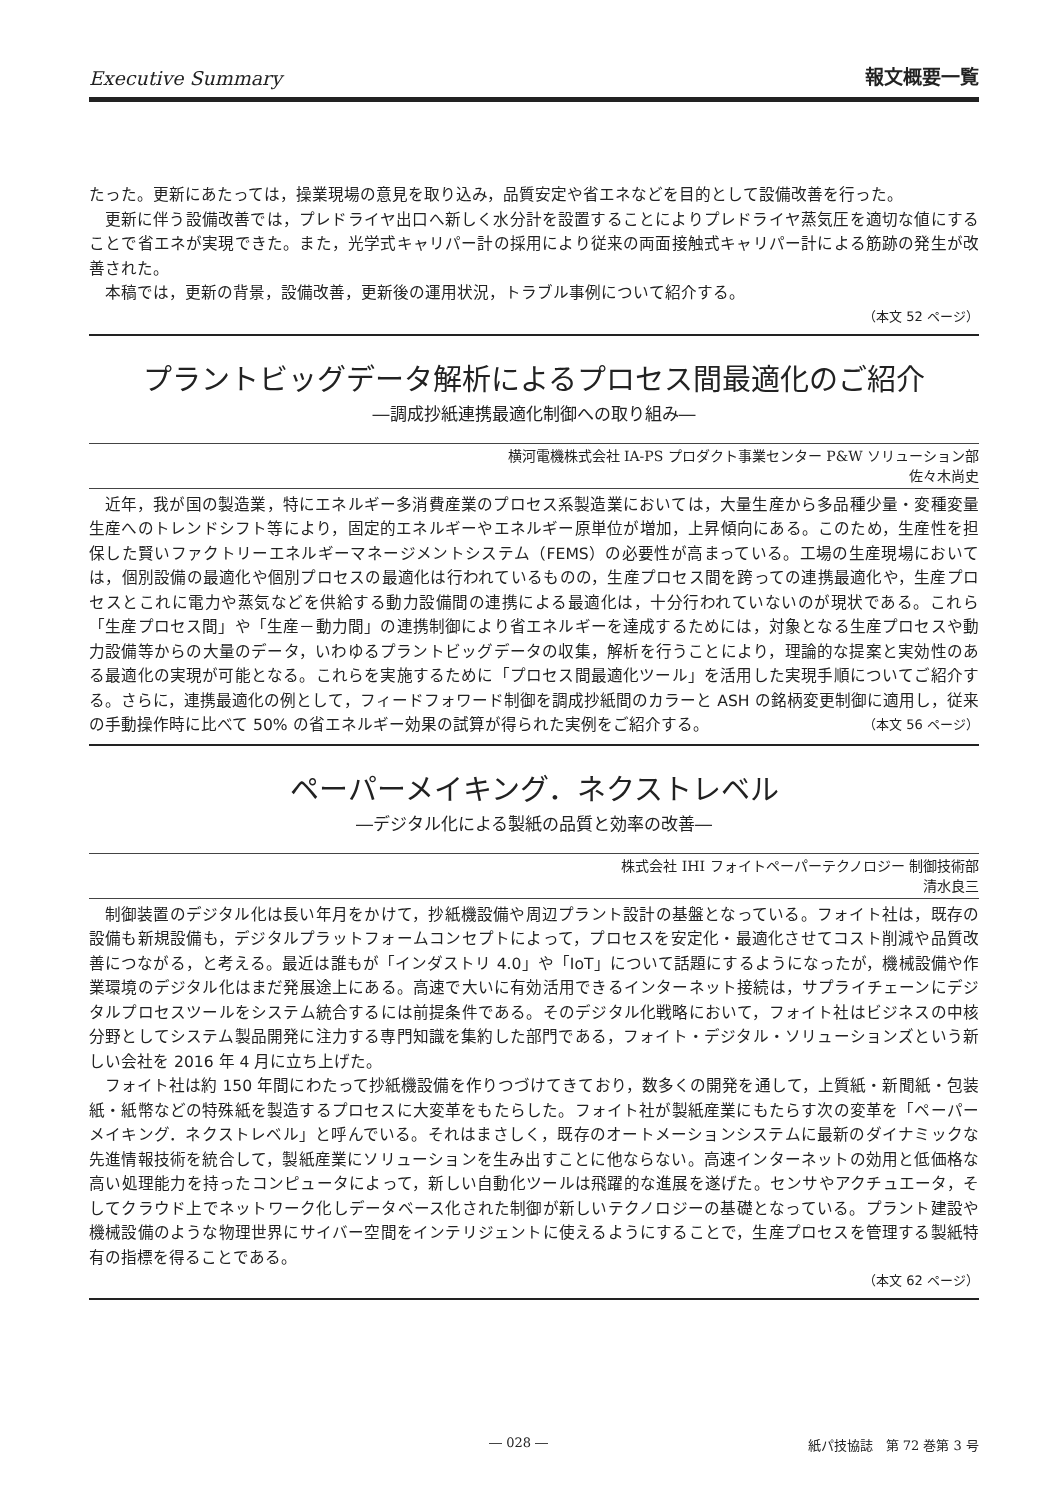Executive Summary 報文概要一覧
たった。更新にあたっては，操業現場の意見を取り込み，品質安定や省エネなどを目的として設備改善を行った。
更新に伴う設備改善では，プレドライヤ出口へ新しく水分計を設置することによりプレドライヤ蒸気圧を適切な値にすることで省エネが実現できた。また，光学式キャリパー計の採用により従来の両面接触式キャリパー計による筋跡の発生が改善された。
本稿では，更新の背景，設備改善，更新後の運用状況，トラブル事例について紹介する。
（本文 52 ページ）
プラントビッグデータ解析によるプロセス間最適化のご紹介
―調成抄紙連携最適化制御への取り組み―
横河電機株式会社 IA-PS プロダクト事業センター P&W ソリューション部
佐々木尚史
近年，我が国の製造業，特にエネルギー多消費産業のプロセス系製造業においては，大量生産から多品種少量・変種変量生産へのトレンドシフト等により，固定的エネルギーやエネルギー原単位が増加，上昇傾向にある。このため，生産性を担保した賢いファクトリーエネルギーマネージメントシステム（FEMS）の必要性が高まっている。工場の生産現場においては，個別設備の最適化や個別プロセスの最適化は行われているものの，生産プロセス間を跨っての連携最適化や，生産プロセスとこれに電力や蒸気などを供給する動力設備間の連携による最適化は，十分行われていないのが現状である。これら「生産プロセス間」や「生産－動力間」の連携制御により省エネルギーを達成するためには，対象となる生産プロセスや動力設備等からの大量のデータ，いわゆるプラントビッグデータの収集，解析を行うことにより，理論的な提案と実効性のある最適化の実現が可能となる。これらを実施するために「プロセス間最適化ツール」を活用した実現手順についてご紹介する。さらに，連携最適化の例として，フィードフォワード制御を調成抄紙間のカラーと ASH の銘柄変更制御に適用し，従来の手動操作時に比べて 50% の省エネルギー効果の試算が得られた実例をご紹介する。 （本文 56 ページ）
ペーパーメイキング．ネクストレベル
―デジタル化による製紙の品質と効率の改善―
株式会社 IHI フォイトペーパーテクノロジー 制御技術部
清水良三
制御装置のデジタル化は長い年月をかけて，抄紙機設備や周辺プラント設計の基盤となっている。フォイト社は，既存の設備も新規設備も，デジタルプラットフォームコンセプトによって，プロセスを安定化・最適化させてコスト削減や品質改善につながる，と考える。最近は誰もが「インダストリ 4.0」や「IoT」について話題にするようになったが，機械設備や作業環境のデジタル化はまだ発展途上にある。高速で大いに有効活用できるインターネット接続は，サプライチェーンにデジタルプロセスツールをシステム統合するには前提条件である。そのデジタル化戦略において，フォイト社はビジネスの中核分野としてシステム製品開発に注力する専門知識を集約した部門である，フォイト・デジタル・ソリューションズという新しい会社を 2016 年 4 月に立ち上げた。
フォイト社は約 150 年間にわたって抄紙機設備を作りつづけてきており，数多くの開発を通して，上質紙・新聞紙・包装紙・紙幣などの特殊紙を製造するプロセスに大変革をもたらした。フォイト社が製紙産業にもたらす次の変革を「ペーパーメイキング．ネクストレベル」と呼んでいる。それはまさしく，既存のオートメーションシステムに最新のダイナミックな先進情報技術を統合して，製紙産業にソリューションを生み出すことに他ならない。高速インターネットの効用と低価格な高い処理能力を持ったコンピュータによって，新しい自動化ツールは飛躍的な進展を遂げた。センサやアクチュエータ，そしてクラウド上でネットワーク化しデータベース化された制御が新しいテクノロジーの基礎となっている。プラント建設や機械設備のような物理世界にサイバー空間をインテリジェントに使えるようにすることで，生産プロセスを管理する製紙特有の指標を得ることである。
（本文 62 ページ）
― 028 ― 紙パ技協誌　第 72 巻第 3 号